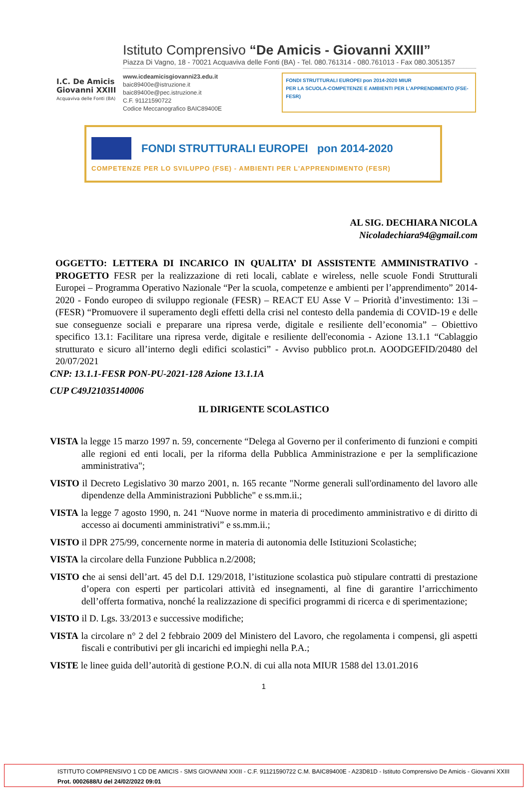I.C. De Amicis Giovanni XXIII
Acquaviva delle Fonti (BA)
Istituto Comprensivo “De Amicis - Giovanni XXIII”
Piazza Di Vagno, 18 - 70021 Acquaviva delle Fonti (BA) - Tel. 080.761314 - 080.761013 - Fax 080.3051357
www.icdeamicisgiovanni23.edu.it
baic89400e@istruzione.it
baic89400e@pec.istruzione.it
C.F. 91121590722
Codice Meccanografico BAIC89400E
FONDI STRUTTURALI EUROPEI pon 2014-2020 MIUR
PER LA SCUOLA-COMPETENZE E AMBIENTI PER L'APPRENDIMENTO (FSE-FESR)
FONDI STRUTTURALI EUROPEI pon 2014-2020
COMPETENZE PER LO SVILUPPO (FSE) - AMBIENTI PER L'APPRENDIMENTO (FESR)
AL SIG. DECHIARA NICOLA
Nicoladechiara94@gmail.com
OGGETTO: LETTERA DI INCARICO IN QUALITA’ DI ASSISTENTE AMMINISTRATIVO - PROGETTO FESR per la realizzazione di reti locali, cablate e wireless, nelle scuole Fondi Strutturali Europei – Programma Operativo Nazionale “Per la scuola, competenze e ambienti per l’apprendimento” 2014-2020 - Fondo europeo di sviluppo regionale (FESR) – REACT EU Asse V – Priorità d’investimento: 13i – (FESR) “Promuovere il superamento degli effetti della crisi nel contesto della pandemia di COVID-19 e delle sue conseguenze sociali e preparare una ripresa verde, digitale e resiliente dell’economia” – Obiettivo specifico 13.1: Facilitare una ripresa verde, digitale e resiliente dell'economia - Azione 13.1.1 “Cablaggio strutturato e sicuro all’interno degli edifici scolastici” - Avviso pubblico prot.n. AOODGEFID/20480 del 20/07/2021
CNP: 13.1.1-FESR PON-PU-2021-128 Azione 13.1.1A
CUP C49J21035140006
IL DIRIGENTE SCOLASTICO
VISTA la legge 15 marzo 1997 n. 59, concernente “Delega al Governo per il conferimento di funzioni e compiti alle regioni ed enti locali, per la riforma della Pubblica Amministrazione e per la semplificazione amministrativa";
VISTO il Decreto Legislativo 30 marzo 2001, n. 165 recante "Norme generali sull'ordinamento del lavoro alle dipendenze della Amministrazioni Pubbliche" e ss.mm.ii.;
VISTA la legge 7 agosto 1990, n. 241 “Nuove norme in materia di procedimento amministrativo e di diritto di accesso ai documenti amministrativi” e ss.mm.ii.;
VISTO il DPR 275/99, concernente norme in materia di autonomia delle Istituzioni Scolastiche;
VISTA la circolare della Funzione Pubblica n.2/2008;
VISTO che ai sensi dell’art. 45 del D.I. 129/2018, l’istituzione scolastica può stipulare contratti di prestazione d’opera con esperti per particolari attività ed insegnamenti, al fine di garantire l’arricchimento dell’offerta formativa, nonché la realizzazione di specifici programmi di ricerca e di sperimentazione;
VISTO il D. Lgs. 33/2013 e successive modifiche;
VISTA la circolare n° 2 del 2 febbraio 2009 del Ministero del Lavoro, che regolamenta i compensi, gli aspetti fiscali e contributivi per gli incarichi ed impieghi nella P.A.;
VISTE le linee guida dell’autorità di gestione P.O.N. di cui alla nota MIUR 1588 del 13.01.2016
1
ISTITUTO COMPRENSIVO 1 CD DE AMICIS - SMS GIOVANNI XXIII - C.F. 91121590722 C.M. BAIC89400E - A23D81D - Istituto Comprensivo De Amicis - Giovanni XXIII
Prot. 0002688/U del 24/02/2022 09:01